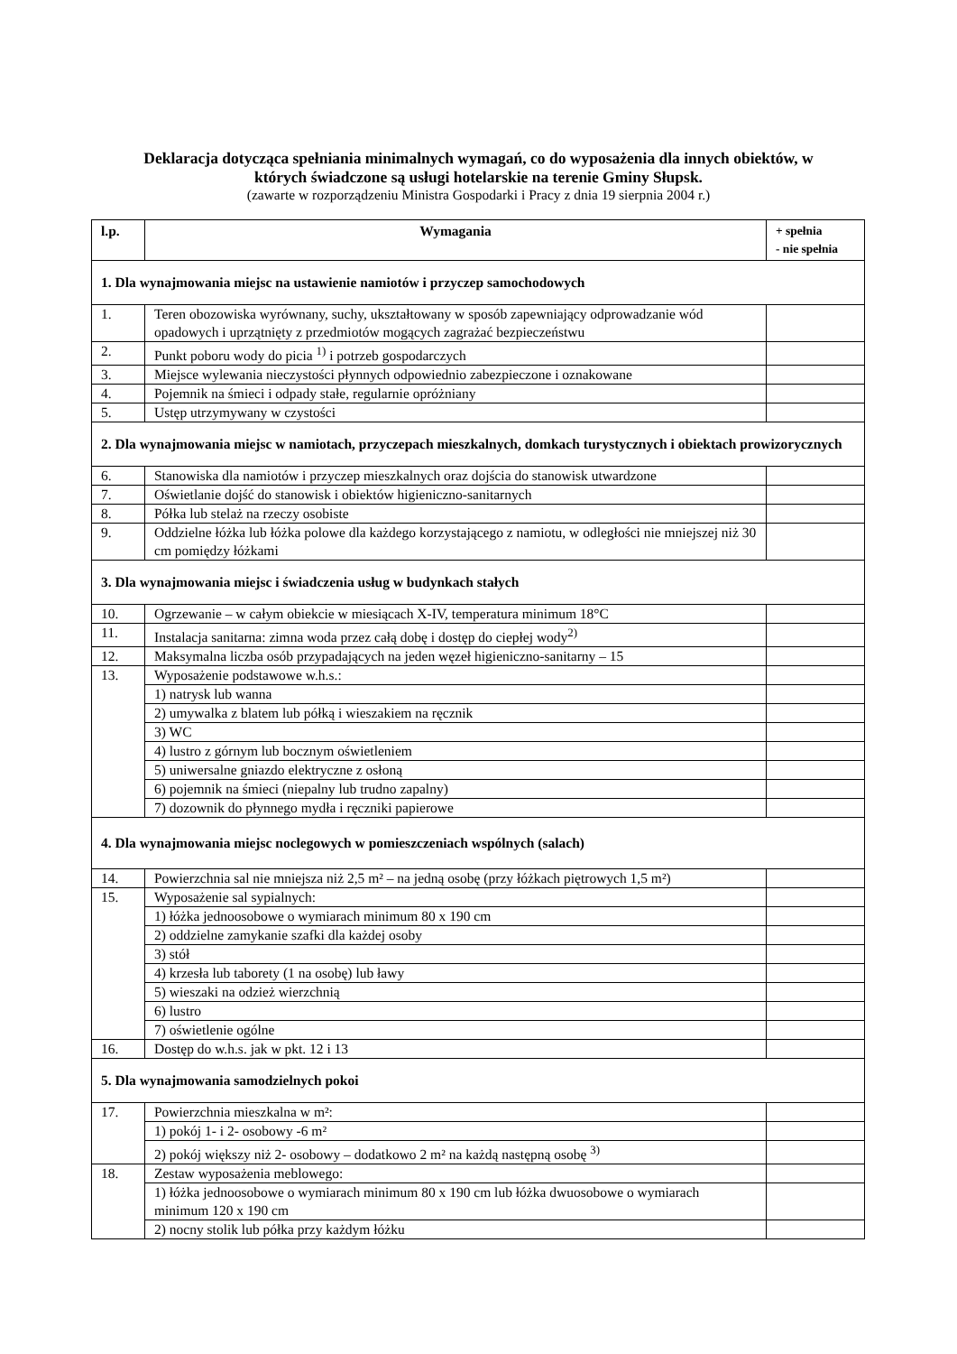Deklaracja dotycząca spełniania minimalnych wymagań, co do wyposażenia dla innych obiektów, w
których świadczone są usługi hotelarskie na terenie Gminy Słupsk.
(zawarte w rozporządzeniu Ministra Gospodarki i Pracy z dnia 19 sierpnia 2004 r.)
| l.p. | Wymagania | + spełnia - nie spełnia |
| --- | --- | --- |
| 1. Dla wynajmowania miejsc na ustawienie namiotów i przyczep samochodowych | | |
| 1. | Teren obozowiska wyrównany, suchy, ukształtowany w sposób zapewniający odprowadzanie wód opadowych i uprzątnięty z przedmiotów mogących zagrażać bezpieczeństwu | |
| 2. | Punkt poboru wody do picia <sup>1)</sup> i potrzeb gospodarczych | |
| 3. | Miejsce wylewania nieczystości płynnych odpowiednio zabezpieczone i oznakowane | |
| 4. | Pojemnik na śmieci i odpady stałe, regularnie opróżniany | |
| 5. | Ustęp utrzymywany w czystości | |
| 2. Dla wynajmowania miejsc w namiotach, przyczepach mieszkalnych, domkach turystycznych i obiektach prowizorycznych | | |
| 6. | Stanowiska dla namiotów i przyczep mieszkalnych oraz dojścia do stanowisk utwardzone | |
| 7. | Oświetlanie dojść do stanowisk i obiektów higieniczno-sanitarnych | |
| 8. | Półka lub stelaż na rzeczy osobiste | |
| 9. | Oddzielne łóżka lub łóżka polowe dla każdego korzystającego z namiotu, w odległości nie mniejszej niż 30 cm pomiędzy łóżkami | |
| 3. Dla wynajmowania miejsc i świadczenia usług w budynkach stałych | | |
| 10. | Ogrzewanie – w całym obiekcie w miesiącach X-IV, temperatura minimum 18°C | |
| 11. | Instalacja sanitarna: zimna woda przez całą dobę i dostęp do ciepłej wody<sup>2)</sup> | |
| 12. | Maksymalna liczba osób przypadających na jeden węzeł higieniczno-sanitarny – 15 | |
| 13. | Wyposażenie podstawowe w.h.s.: | |
| | 1) natrysk lub wanna | |
| | 2) umywalka z blatem lub półką i wieszakiem na ręcznik | |
| | 3) WC | |
| | 4) lustro z górnym lub bocznym oświetleniem | |
| | 5) uniwersalne gniazdo elektryczne z osłoną | |
| | 6) pojemnik na śmieci (niepalny lub trudno zapalny) | |
| | 7) dozownik do płynnego mydła i ręczniki papierowe | |
| 4. Dla wynajmowania miejsc noclegowych w pomieszczeniach wspólnych (salach) | | |
| 14. | Powierzchnia sal nie mniejsza niż 2,5 m² – na jedną osobę (przy łóżkach piętrowych 1,5 m²) | |
| 15. | Wyposażenie sal sypialnych: | |
| | 1) łóżka jednoosobowe o wymiarach minimum 80 x 190 cm | |
| | 2) oddzielne zamykanie szafki dla każdej osoby | |
| | 3) stół | |
| | 4) krzesła lub taborety (1 na osobę) lub ławy | |
| | 5) wieszaki na odzież wierzchnią | |
| | 6) lustro | |
| | 7) oświetlenie ogólne | |
| 16. | Dostęp do w.h.s. jak w pkt. 12 i 13 | |
| 5. Dla wynajmowania samodzielnych pokoi | | |
| 17. | Powierzchnia mieszkalna w m²: | |
| | 1) pokój 1- i 2- osobowy -6 m² | |
| | 2) pokój większy niż 2- osobowy – dodatkowo 2 m² na każdą następną osobę <sup>3)</sup> | |
| 18. | Zestaw wyposażenia meblowego: | |
| | 1) łóżka jednoosobowe o wymiarach minimum 80 x 190 cm lub łóżka dwuosobowe o wymiarach minimum 120 x 190 cm | |
| | 2) nocny stolik lub półka przy każdym łóżku | |